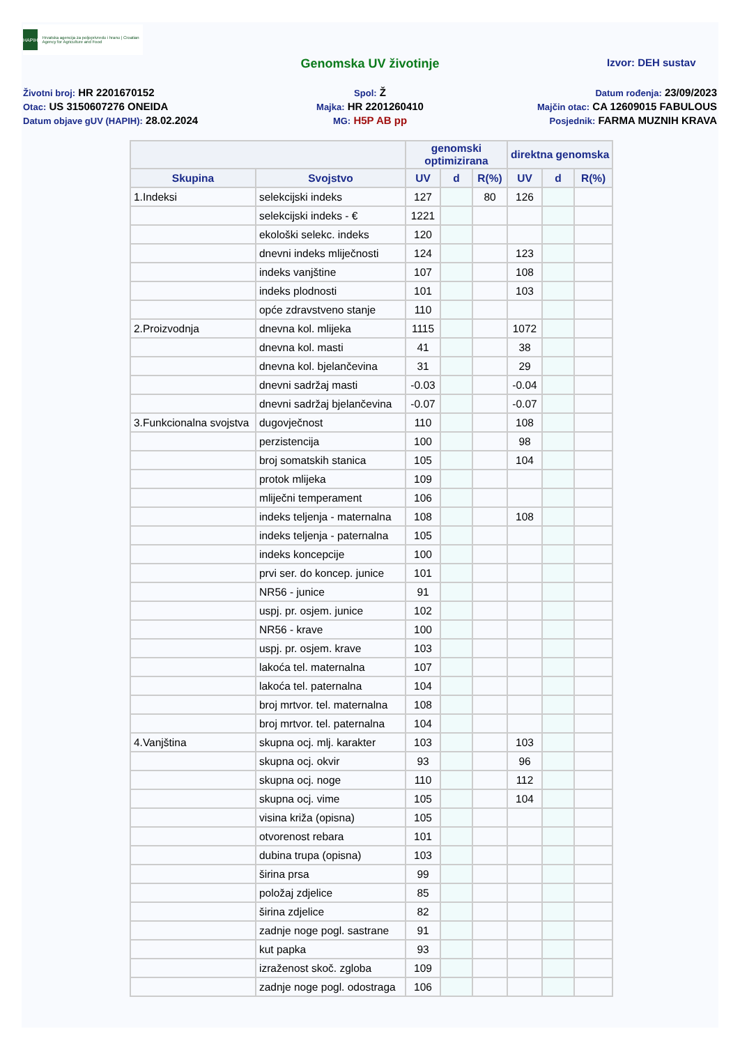HAPIH
Hrvatska agencija za poljoprivredu i hranu | Croatian Agency for Agriculture and Food
Genomska UV životinje
Izvor: DEH sustav
Životni broj: HR 2201670152
Spol: Ž
Datum rođenja: 23/09/2023
Otac: US 3150607276 ONEIDA
Majka: HR 2201260410
Majčin otac: CA 12609015 FABULOUS
Datum objave gUV (HAPIH): 28.02.2024
MG: H5P AB pp
Posjednik: FARMA MUZNIH KRAVA
| | | genomski optimizirana | | | direktna genomska | | |
| --- | --- | --- | --- | --- | --- | --- | --- |
| Skupina | Svojstvo | UV | d | R(%) | UV | d | R(%) |
| 1.Indeksi | selekcijski indeks | 127 | | 80 | 126 | | |
| | selekcijski indeks - € | 1221 | | | | | |
| | ekološki selekc. indeks | 120 | | | | | |
| | dnevni indeks mliječnosti | 124 | | | 123 | | |
| | indeks vanjštine | 107 | | | 108 | | |
| | indeks plodnosti | 101 | | | 103 | | |
| | opće zdravstveno stanje | 110 | | | | | |
| 2.Proizvodnja | dnevna kol. mlijeka | 1115 | | | 1072 | | |
| | dnevna kol. masti | 41 | | | 38 | | |
| | dnevna kol. bjelančevina | 31 | | | 29 | | |
| | dnevni sadržaj masti | -0.03 | | | -0.04 | | |
| | dnevni sadržaj bjelančevina | -0.07 | | | -0.07 | | |
| 3.Funkcionalna svojstva | dugovječnost | 110 | | | 108 | | |
| | perzistencija | 100 | | | 98 | | |
| | broj somatskih stanica | 105 | | | 104 | | |
| | protok mlijeka | 109 | | | | | |
| | mliječni temperament | 106 | | | | | |
| | indeks teljenja - maternalna | 108 | | | 108 | | |
| | indeks teljenja - paternalna | 105 | | | | | |
| | indeks koncepcije | 100 | | | | | |
| | prvi ser. do koncep. junice | 101 | | | | | |
| | NR56 - junice | 91 | | | | | |
| | uspj. pr. osjem. junice | 102 | | | | | |
| | NR56 - krave | 100 | | | | | |
| | uspj. pr. osjem. krave | 103 | | | | | |
| | lakoća tel. maternalna | 107 | | | | | |
| | lakoća tel. paternalna | 104 | | | | | |
| | broj mrtvor. tel. maternalna | 108 | | | | | |
| | broj mrtvor. tel. paternalna | 104 | | | | | |
| 4.Vanjština | skupna ocj. mlj. karakter | 103 | | | 103 | | |
| | skupna ocj. okvir | 93 | | | 96 | | |
| | skupna ocj. noge | 110 | | | 112 | | |
| | skupna ocj. vime | 105 | | | 104 | | |
| | visina križa (opisna) | 105 | | | | | |
| | otvorenost rebara | 101 | | | | | |
| | dubina trupa (opisna) | 103 | | | | | |
| | širina prsa | 99 | | | | | |
| | položaj zdjelice | 85 | | | | | |
| | širina zdjelice | 82 | | | | | |
| | zadnje noge pogl. sastrane | 91 | | | | | |
| | kut papka | 93 | | | | | |
| | izraženost skoč. zgloba | 109 | | | | | |
| | zadnje noge pogl. odostraga | 106 | | | | | |